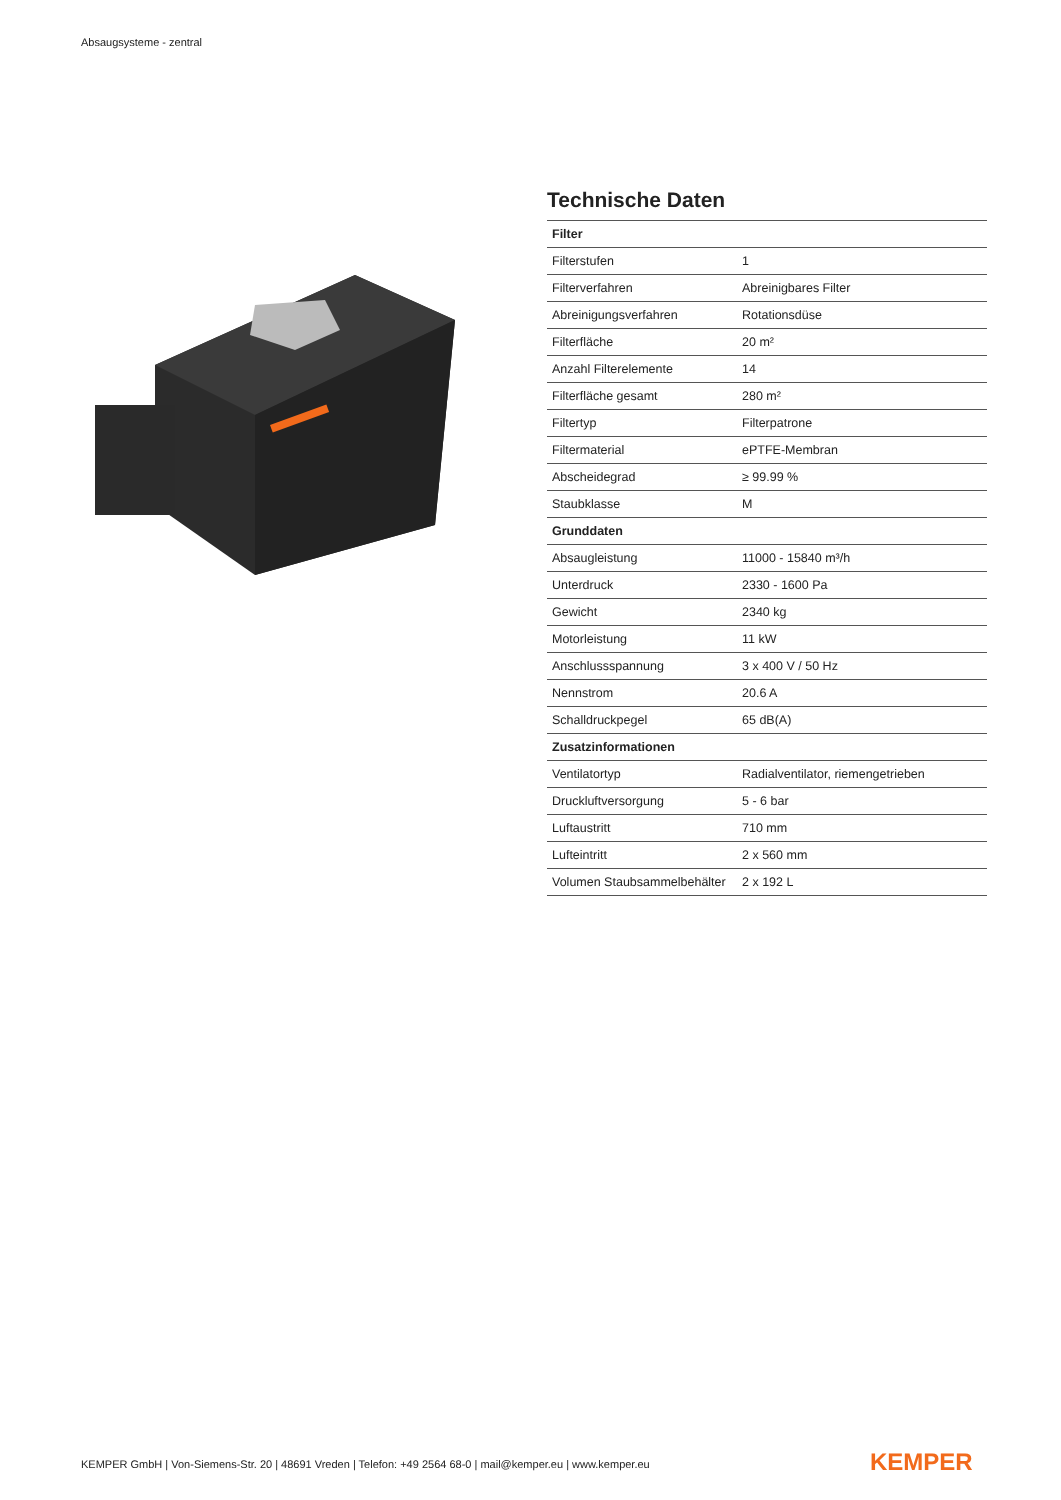Absaugsysteme - zentral
Technische Daten
| Filter | |
| --- | --- |
| Filterstufen | 1 |
| Filterverfahren | Abreinigbares Filter |
| Abreinigungsverfahren | Rotationsdüse |
| Filterfläche | 20 m² |
| Anzahl Filterelemente | 14 |
| Filterfläche gesamt | 280 m² |
| Filtertyp | Filterpatrone |
| Filtermaterial | ePTFE-Membran |
| Abscheidegrad | ≥ 99.99 % |
| Staubklasse | M |
| Grunddaten | |
| Absaugleistung | 11000 - 15840 m³/h |
| Unterdruck | 2330 - 1600 Pa |
| Gewicht | 2340 kg |
| Motorleistung | 11 kW |
| Anschlussspannung | 3 x 400 V / 50 Hz |
| Nennstrom | 20.6 A |
| Schalldruckpegel | 65 dB(A) |
| Zusatzinformationen | |
| Ventilatortyp | Radialventilator, riemengetrieben |
| Druckluftversorgung | 5 - 6 bar |
| Luftaustritt | 710 mm |
| Lufteintritt | 2 x 560 mm |
| Volumen Staubsammelbehälter | 2 x 192 L |
KEMPER GmbH | Von-Siemens-Str. 20 | 48691 Vreden | Telefon: +49 2564 68-0 | mail@kemper.eu | www.kemper.eu
KEMPER